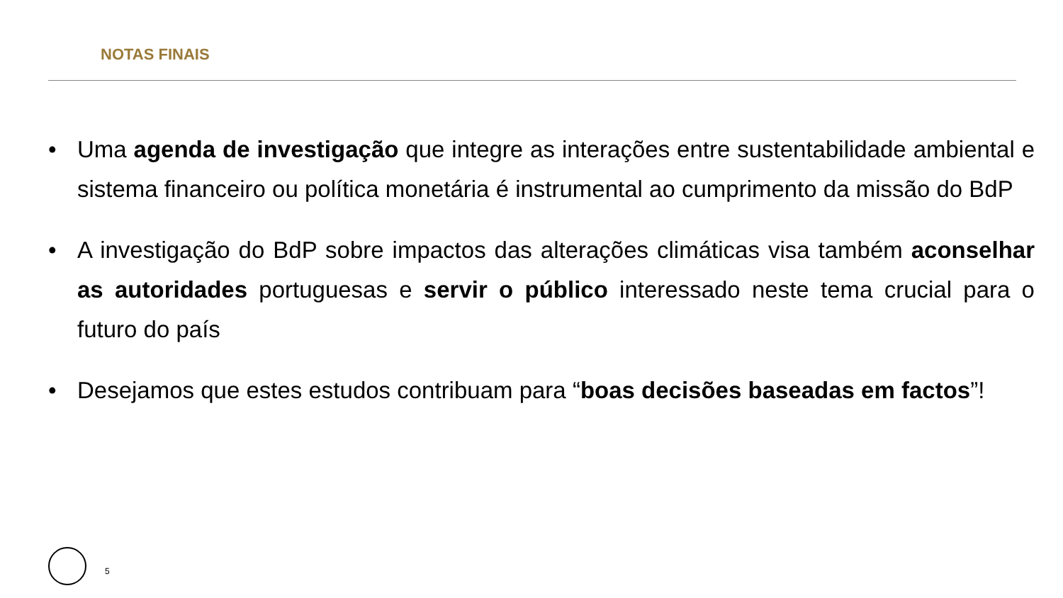NOTAS FINAIS
• Uma agenda de investigação que integre as interações entre sustentabilidade ambiental e sistema financeiro ou política monetária é instrumental ao cumprimento da missão do BdP
• A investigação do BdP sobre impactos das alterações climáticas visa também aconselhar as autoridades portuguesas e servir o público interessado neste tema crucial para o futuro do país
• Desejamos que estes estudos contribuam para “boas decisões baseadas em factos”!
5